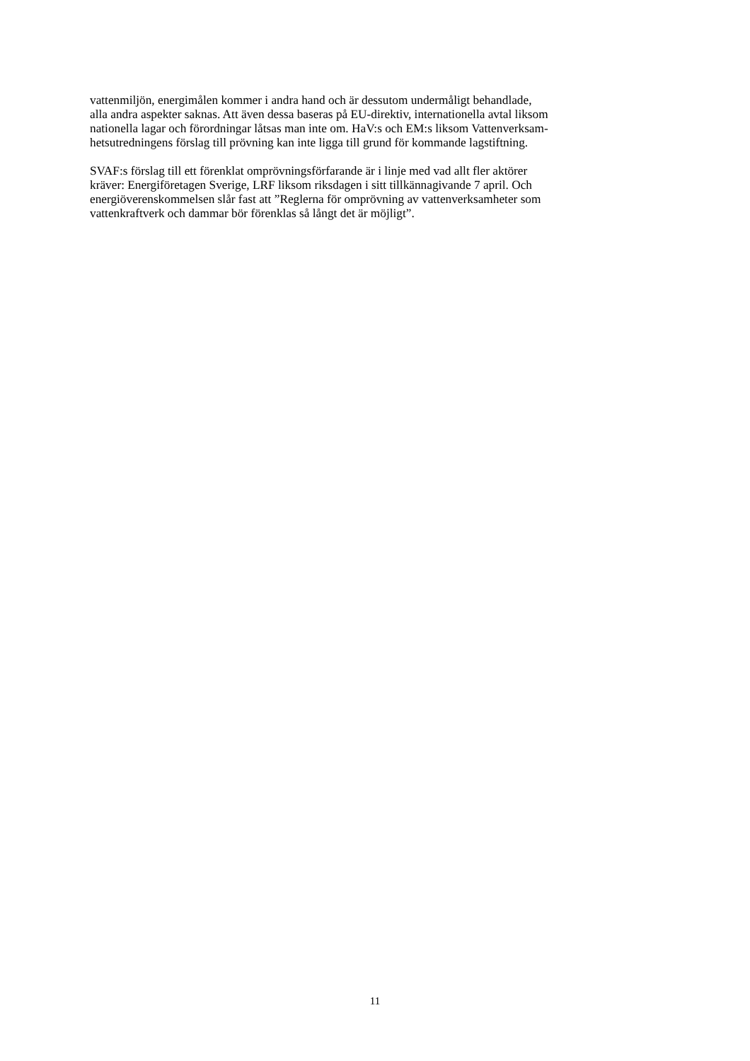vattenmiljön, energimålen kommer i andra hand och är dessutom undermåligt behandlade,
alla andra aspekter saknas. Att även dessa baseras på EU-direktiv, internationella avtal liksom
nationella lagar och förordningar låtsas man inte om. HaV:s och EM:s liksom Vattenverksam-
hetsutredningens förslag till prövning kan inte ligga till grund för kommande lagstiftning.
SVAF:s förslag till ett förenklat omprövningsförfarande är i linje med vad allt fler aktörer
kräver: Energiföretagen Sverige, LRF liksom riksdagen i sitt tillkännagivande 7 april. Och
energiöverenskommelsen slår fast att ”Reglerna för omprövning av vattenverksamheter som
vattenkraftverk och dammar bör förenklas så långt det är möjligt”.
11